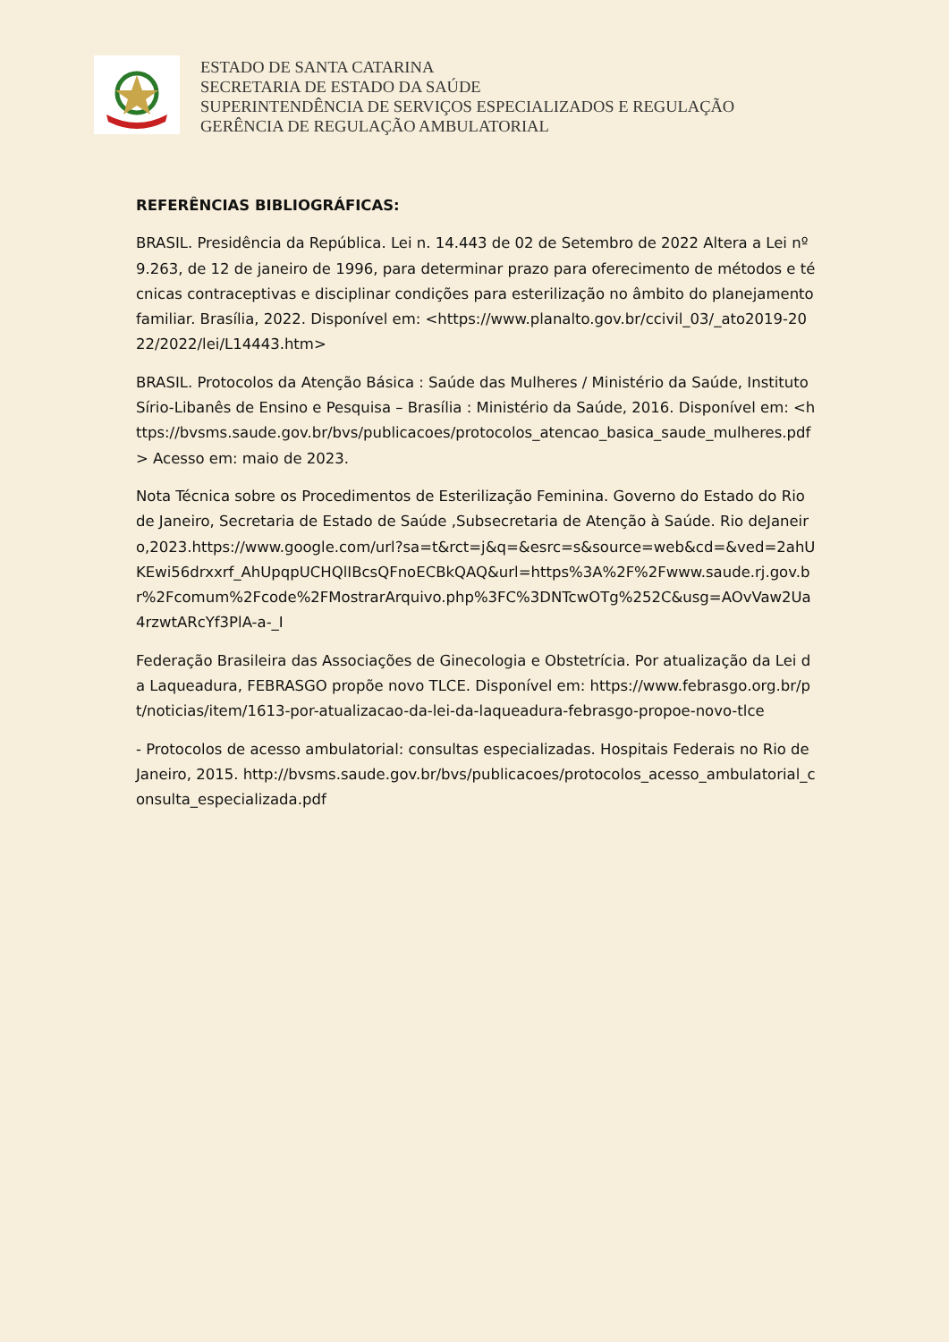ESTADO DE SANTA CATARINA
SECRETARIA DE ESTADO DA SAÚDE
SUPERINTENDÊNCIA DE SERVIÇOS ESPECIALIZADOS E REGULAÇÃO
GERÊNCIA DE REGULAÇÃO AMBULATORIAL
REFERÊNCIAS BIBLIOGRÁFICAS:
BRASIL. Presidência da República. Lei n. 14.443 de 02 de Setembro de 2022 Altera a Lei nº 9.263, de 12 de janeiro de 1996, para determinar prazo para oferecimento de métodos e técnicas contraceptivas e disciplinar condições para esterilização no âmbito do planejamento familiar. Brasília, 2022. Disponível em: <https://www.planalto.gov.br/ccivil_03/_ato2019-2022/2022/lei/L14443.htm>
BRASIL. Protocolos da Atenção Básica : Saúde das Mulheres / Ministério da Saúde, Instituto Sírio-Libanês de Ensino e Pesquisa – Brasília : Ministério da Saúde, 2016. Disponível em: <https://bvsms.saude.gov.br/bvs/publicacoes/protocolos_atencao_basica_saude_mulheres.pdf> Acesso em: maio de 2023.
Nota Técnica sobre os Procedimentos de Esterilização Feminina. Governo do Estado do Rio de Janeiro, Secretaria de Estado de Saúde ,Subsecretaria de Atenção à Saúde. Rio deJaneiro,2023.https://www.google.com/url?sa=t&rct=j&q=&esrc=s&source=web&cd=&ved=2ahUKEwi56drxxrf_AhUpqpUCHQlIBcsQFnoECBkQAQ&url=https%3A%2F%2Fwww.saude.rj.gov.br%2Fcomum%2Fcode%2FMostrarArquivo.php%3FC%3DNTcwOTg%252C&usg=AOvVaw2Ua4rzwtARcYf3PlA-a-_I
Federação Brasileira das Associações de Ginecologia e Obstetrícia. Por atualização da Lei da Laqueadura, FEBRASGO propõe novo TLCE. Disponível em: https://www.febrasgo.org.br/pt/noticias/item/1613-por-atualizacao-da-lei-da-laqueadura-febrasgo-propoe-novo-tlce
- Protocolos de acesso ambulatorial: consultas especializadas. Hospitais Federais no Rio de Janeiro, 2015. http://bvsms.saude.gov.br/bvs/publicacoes/protocolos_acesso_ambulatorial_consulta_especializada.pdf